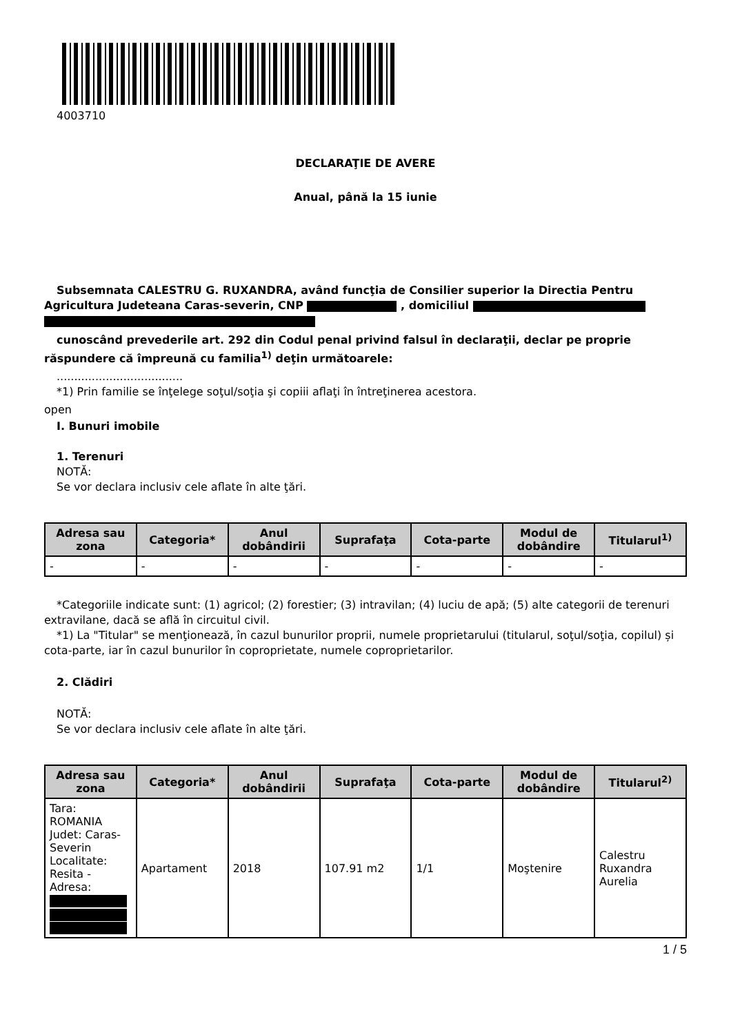4003710
DECLARAŢIE DE AVERE
Anual, până la 15 iunie
Subsemnata CALESTRU G. RUXANDRA, având funcţia de Consilier superior la Directia Pentru Agricultura Judeteana Caras-severin, CNP , domiciliul
cunoscând prevederile art. 292 din Codul penal privind falsul în declaraţii, declar pe proprie răspundere că împreună cu familia<sup>1)</sup> deţin următoarele:
....................................
*1) Prin familie se înţelege soţul/soţia şi copiii aflaţi în întreţinerea acestora.
open
I. Bunuri imobile
1. Terenuri
NOTĂ:
Se vor declara inclusiv cele aflate în alte ţări.
| Adresa sau zona | Categoria* | Anul dobândirii | Suprafaţa | Cota-parte | Modul de dobândire | Titularul<sup>1)</sup> |
| --- | --- | --- | --- | --- | --- | --- |
| - | - | - | - | - | - | - |
*Categoriile indicate sunt: (1) agricol; (2) forestier; (3) intravilan; (4) luciu de apă; (5) alte categorii de terenuri extravilane, dacă se află în circuitul civil.
*1) La "Titular" se menţionează, în cazul bunurilor proprii, numele proprietarului (titularul, soţul/soţia, copilul) și cota-parte, iar în cazul bunurilor în coproprietate, numele coproprietarilor.
2. Clădiri
NOTĂ:
Se vor declara inclusiv cele aflate în alte ţări.
| Adresa sau zona | Categoria* | Anul dobândirii | Suprafaţa | Cota-parte | Modul de dobândire | Titularul<sup>2)</sup> |
| --- | --- | --- | --- | --- | --- | --- |
| Tara: ROMANIA Judet: Caras-Severin Localitate: Resita - Adresa: | Apartament | 2018 | 107.91 m2 | 1/1 | Moştenire | Calestru Ruxandra Aurelia |
1 / 5